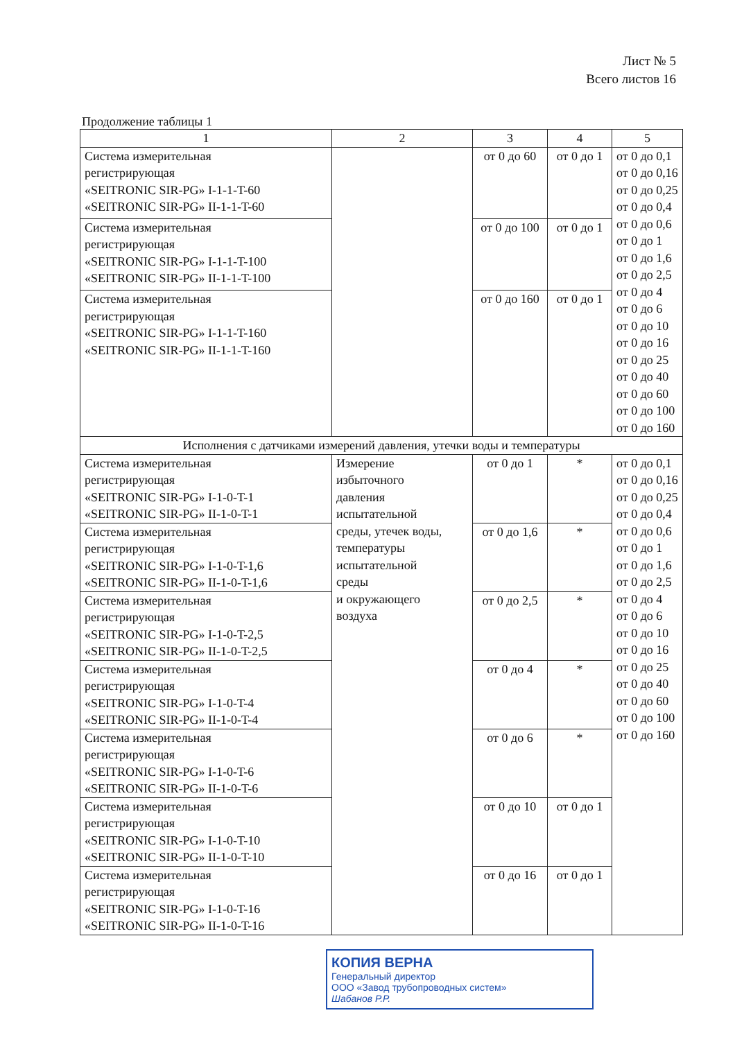Лист № 5
Всего листов 16
Продолжение таблицы 1
| 1 | 2 | 3 | 4 | 5 |
| --- | --- | --- | --- | --- |
| Система измерительная регистрирующая «SEITRONIC SIR-PG» I-1-1-T-60 «SEITRONIC SIR-PG» II-1-1-T-60 | | от 0 до 60 | от 0 до 1 | от 0 до 0,1 от 0 до 0,16 от 0 до 0,25 от 0 до 0,4 от 0 до 0,6 от 0 до 1 от 0 до 1,6 от 0 до 2,5 от 0 до 4 от 0 до 6 от 0 до 10 от 0 до 16 от 0 до 25 от 0 до 40 от 0 до 60 от 0 до 100 от 0 до 160 |
| Система измерительная регистрирующая «SEITRONIC SIR-PG» I-1-1-T-100 «SEITRONIC SIR-PG» II-1-1-T-100 | | от 0 до 100 | от 0 до 1 | |
| Система измерительная регистрирующая «SEITRONIC SIR-PG» I-1-1-T-160 «SEITRONIC SIR-PG» II-1-1-T-160 | | от 0 до 160 | от 0 до 1 | |
| Исполнения с датчиками измерений давления, утечки воды и температуры | | | | |
| Система измерительная регистрирующая «SEITRONIC SIR-PG» I-1-0-T-1 «SEITRONIC SIR-PG» II-1-0-T-1 | Измерение избыточного давления испытательной среды, утечек воды, температуры испытательной среды и окружающего воздуха | от 0 до 1 | * | от 0 до 0,1 от 0 до 0,16 от 0 до 0,25 от 0 до 0,4 от 0 до 0,6 от 0 до 1 от 0 до 1,6 от 0 до 2,5 от 0 до 4 от 0 до 6 от 0 до 10 от 0 до 16 от 0 до 25 от 0 до 40 от 0 до 60 от 0 до 100 от 0 до 160 |
| Система измерительная регистрирующая «SEITRONIC SIR-PG» I-1-0-T-1,6 «SEITRONIC SIR-PG» II-1-0-T-1,6 | | от 0 до 1,6 | * | |
| Система измерительная регистрирующая «SEITRONIC SIR-PG» I-1-0-T-2,5 «SEITRONIC SIR-PG» II-1-0-T-2,5 | | от 0 до 2,5 | * | |
| Система измерительная регистрирующая «SEITRONIC SIR-PG» I-1-0-T-4 «SEITRONIC SIR-PG» II-1-0-T-4 | | от 0 до 4 | * | |
| Система измерительная регистрирующая «SEITRONIC SIR-PG» I-1-0-T-6 «SEITRONIC SIR-PG» II-1-0-T-6 | | от 0 до 6 | * | |
| Система измерительная регистрирующая «SEITRONIC SIR-PG» I-1-0-T-10 «SEITRONIC SIR-PG» II-1-0-T-10 | | от 0 до 10 | от 0 до 1 | |
| Система измерительная регистрирующая «SEITRONIC SIR-PG» I-1-0-T-16 «SEITRONIC SIR-PG» II-1-0-T-16 | | от 0 до 16 | от 0 до 1 | |
КОПИЯ ВЕРНА
Генеральный директор
ООО «Завод трубопроводных систем»
Шабанов Р.Р.